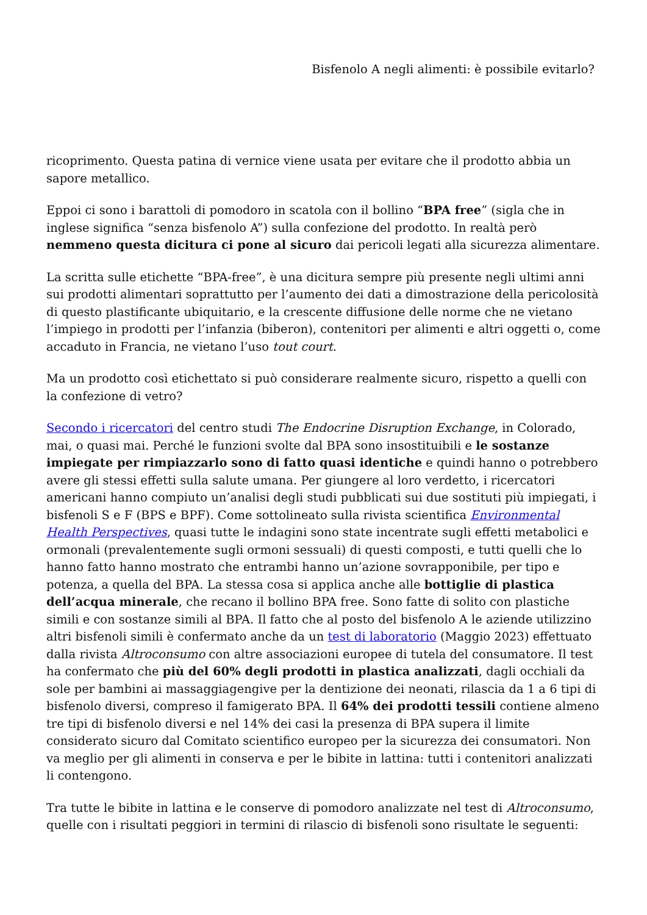Bisfenolo A negli alimenti: è possibile evitarlo?
ricoprimento. Questa patina di vernice viene usata per evitare che il prodotto abbia un sapore metallico.
Eppoi ci sono i barattoli di pomodoro in scatola con il bollino “BPA free” (sigla che in inglese significa “senza bisfenolo A”) sulla confezione del prodotto. In realtà però nemmeno questa dicitura ci pone al sicuro dai pericoli legati alla sicurezza alimentare.
La scritta sulle etichette “BPA-free”, è una dicitura sempre più presente negli ultimi anni sui prodotti alimentari soprattutto per l’aumento dei dati a dimostrazione della pericolosità di questo plastificante ubiquitario, e la crescente diffusione delle norme che ne vietano l’impiego in prodotti per l’infanzia (biberon), contenitori per alimenti e altri oggetti o, come accaduto in Francia, ne vietano l’uso tout court.
Ma un prodotto così etichettato si può considerare realmente sicuro, rispetto a quelli con la confezione di vetro?
Secondo i ricercatori del centro studi The Endocrine Disruption Exchange, in Colorado, mai, o quasi mai. Perché le funzioni svolte dal BPA sono insostituibili e le sostanze impiegate per rimpiazzarlo sono di fatto quasi identiche e quindi hanno o potrebbero avere gli stessi effetti sulla salute umana. Per giungere al loro verdetto, i ricercatori americani hanno compiuto un’analisi degli studi pubblicati sui due sostituti più impiegati, i bisfenoli S e F (BPS e BPF). Come sottolineato sulla rivista scientifica Environmental Health Perspectives, quasi tutte le indagini sono state incentrate sugli effetti metabolici e ormonali (prevalentemente sugli ormoni sessuali) di questi composti, e tutti quelli che lo hanno fatto hanno mostrato che entrambi hanno un’azione sovrapponibile, per tipo e potenza, a quella del BPA. La stessa cosa si applica anche alle bottiglie di plastica dell’acqua minerale, che recano il bollino BPA free. Sono fatte di solito con plastiche simili e con sostanze simili al BPA. Il fatto che al posto del bisfenolo A le aziende utilizzino altri bisfenoli simili è confermato anche da un test di laboratorio (Maggio 2023) effettuato dalla rivista Altroconsumo con altre associazioni europee di tutela del consumatore. Il test ha confermato che più del 60% degli prodotti in plastica analizzati, dagli occhiali da sole per bambini ai massaggiagengive per la dentizione dei neonati, rilascia da 1 a 6 tipi di bisfenolo diversi, compreso il famigerato BPA. Il 64% dei prodotti tessili contiene almeno tre tipi di bisfenolo diversi e nel 14% dei casi la presenza di BPA supera il limite considerato sicuro dal Comitato scientifico europeo per la sicurezza dei consumatori. Non va meglio per gli alimenti in conserva e per le bibite in lattina: tutti i contenitori analizzati li contengono.
Tra tutte le bibite in lattina e le conserve di pomodoro analizzate nel test di Altroconsumo, quelle con i risultati peggiori in termini di rilascio di bisfenoli sono risultate le seguenti: